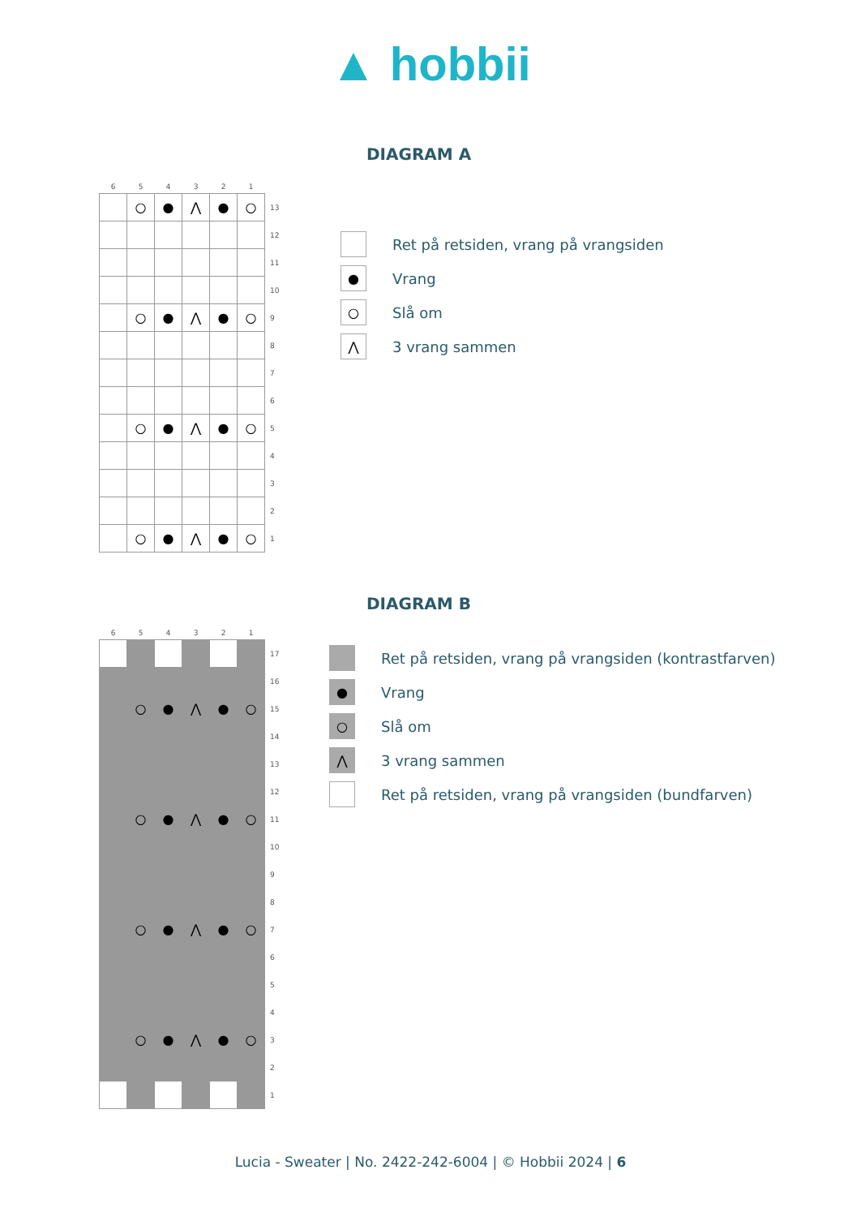▲ hobbii
DIAGRAM A
| 6 | 5 | 4 | 3 | 2 | 1 | |
| --- | --- | --- | --- | --- | --- | --- |
| | ○ | ● | ⋀ | ● | ○ | 13 |
| | | | | | | 12 |
| | | | | | | 11 |
| | | | | | | 10 |
| | ○ | ● | ⋀ | ● | ○ | 9 |
| | | | | | | 8 |
| | | | | | | 7 |
| | | | | | | 6 |
| | ○ | ● | ⋀ | ● | ○ | 5 |
| | | | | | | 4 |
| | | | | | | 3 |
| | | | | | | 2 |
| | ○ | ● | ⋀ | ● | ○ | 1 |
Ret på retsiden, vrang på vrangsiden
● Vrang
○ Slå om
⋀ 3 vrang sammen
DIAGRAM B
| 6 | 5 | 4 | 3 | 2 | 1 | |
| --- | --- | --- | --- | --- | --- | --- |
| | | | | | | 17 |
| | | | | | | 16 |
| | ○ | ● | ⋀ | ● | ○ | 15 |
| | | | | | | 14 |
| | | | | | | 13 |
| | | | | | | 12 |
| | ○ | ● | ⋀ | ● | ○ | 11 |
| | | | | | | 10 |
| | | | | | | 9 |
| | | | | | | 8 |
| | ○ | ● | ⋀ | ● | ○ | 7 |
| | | | | | | 6 |
| | | | | | | 5 |
| | | | | | | 4 |
| | ○ | ● | ⋀ | ● | ○ | 3 |
| | | | | | | 2 |
| | | | | | | 1 |
Ret på retsiden, vrang på vrangsiden (kontrastfarven)
● Vrang
○ Slå om
⋀ 3 vrang sammen
Ret på retsiden, vrang på vrangsiden (bundfarven)
Lucia - Sweater | No. 2422-242-6004 | © Hobbii 2024 | 6